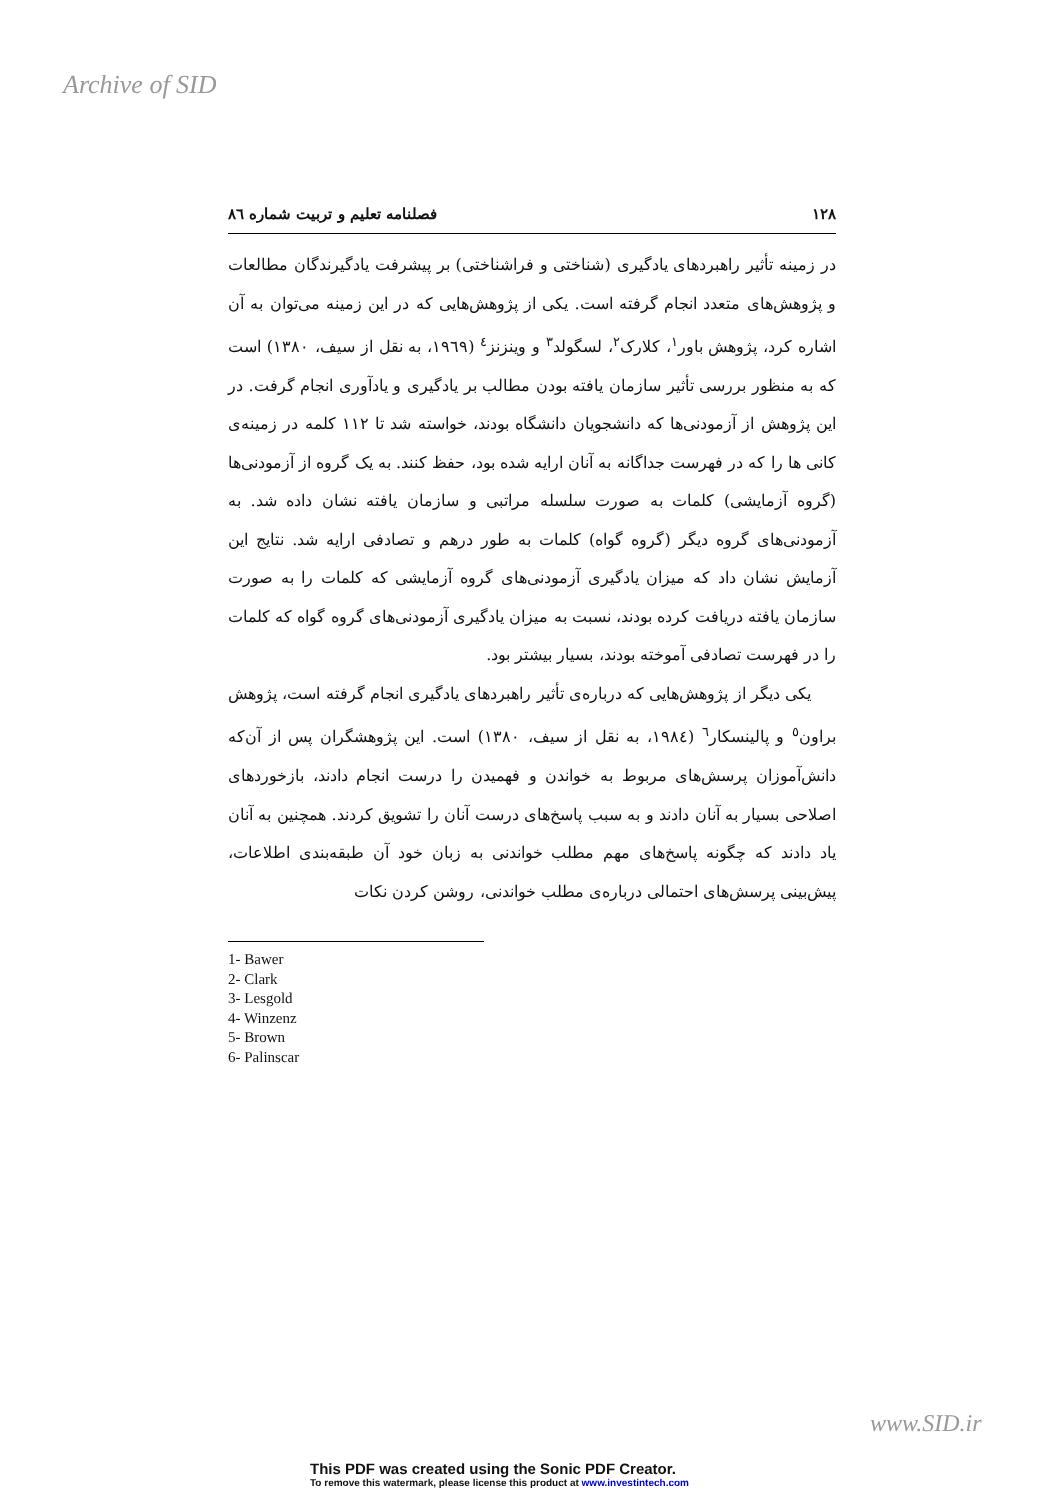Archive of SID
۱۲۸ فصلنامه تعلیم و تربیت شماره ۸٦
در زمینه تأثیر راهبردهای یادگیری (شناختی و فراشناختی) بر پیشرفت یادگیرندگان مطالعات و پژوهش‌های متعدد انجام گرفته است. یکی از پژوهش‌هایی که در این زمینه می‌توان به آن اشاره کرد، پژوهش باور<sup>۱</sup>، کلارک<sup>۲</sup>، لسگولد<sup>۳</sup> و وینزنز<sup>٤</sup> (۱۹٦۹، به نقل از سیف، ۱۳۸۰) است که به منظور بررسی تأثیر سازمان یافته بودن مطالب بر یادگیری و یادآوری انجام گرفت. در این پژوهش از آزمودنی‌ها که دانشجویان دانشگاه بودند، خواسته شد تا ۱۱۲ کلمه در زمینه‌ی کانی ها را که در فهرست جداگانه به آنان ارایه شده بود، حفظ کنند. به یک گروه از آزمودنی‌ها (گروه آزمایشی) کلمات به صورت سلسله مراتبی و سازمان یافته نشان داده شد. به آزمودنی‌های گروه دیگر (گروه گواه) کلمات به طور درهم و تصادفی ارایه شد. نتایج این آزمایش نشان داد که میزان یادگیری آزمودنی‌های گروه آزمایشی که کلمات را به صورت سازمان یافته دریافت کرده بودند، نسبت به میزان یادگیری آزمودنی‌های گروه گواه که کلمات را در فهرست تصادفی آموخته بودند، بسیار بیشتر بود.
یکی دیگر از پژوهش‌هایی که درباره‌ی تأثیر راهبردهای یادگیری انجام گرفته است، پژوهش براون<sup>٥</sup> و پالینسکار<sup>٦</sup> (۱۹۸٤، به نقل از سیف، ۱۳۸۰) است. این پژوهشگران پس از آن‌که دانش‌آموزان پرسش‌های مربوط به خواندن و فهمیدن را درست انجام دادند، بازخوردهای اصلاحی بسیار به آنان دادند و به سبب پاسخ‌های درست آنان را تشویق کردند. همچنین به آنان یاد دادند که چگونه پاسخ‌های مهم مطلب خواندنی به زبان خود آن طبقه‌بندی اطلاعات، پیش‌بینی پرسش‌های احتمالی درباره‌ی مطلب خواندنی، روشن کردن نکات
1- Bawer
2- Clark
3- Lesgold
4- Winzenz
5- Brown
6- Palinscar
www.SID.ir
This PDF was created using the Sonic PDF Creator.
To remove this watermark, please license this product at www.investintech.com